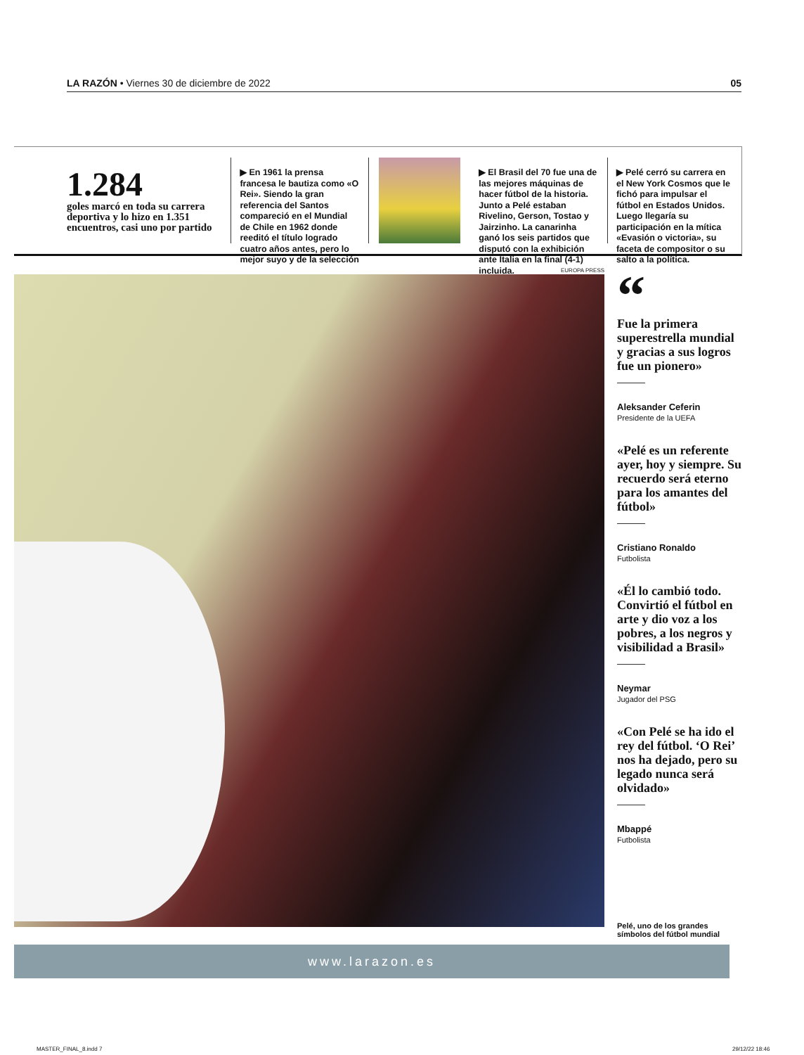LA RAZÓN • Viernes 30 de diciembre de 2022 05
1.284
goles marcó en toda su carrera deportiva y lo hizo en 1.351 encuentros, casi uno por partido
▶ En 1961 la prensa francesa le bautiza como «O Rei». Siendo la gran referencia del Santos compareció en el Mundial de Chile en 1962 donde reeditó el título logrado cuatro años antes, pero lo mejor suyo y de la selección
▶ El Brasil del 70 fue una de las mejores máquinas de hacer fútbol de la historia. Junto a Pelé estaban Rivelino, Gerson, Tostao y Jairzinho. La canarinha ganó los seis partidos que disputó con la exhibición ante Italia en la final (4-1) incluida.
▶ Pelé cerró su carrera en el New York Cosmos que le fichó para impulsar el fútbol en Estados Unidos. Luego llegaría su participación en la mítica «Evasión o victoria», su faceta de compositor o su salto a la política.
EUROPA PRESS
“
Fue la primera superestrella mundial y gracias a sus logros fue un pionero»
Aleksander Ceferin
Presidente de la UEFA
«Pelé es un referente ayer, hoy y siempre. Su recuerdo será eterno para los amantes del fútbol»
Cristiano Ronaldo
Futbolista
«Él lo cambió todo. Convirtió el fútbol en arte y dio voz a los pobres, a los negros y visibilidad a Brasil»
Neymar
Jugador del PSG
«Con Pelé se ha ido el rey del fútbol. ‘O Rei’ nos ha dejado, pero su legado nunca será olvidado»
Mbappé
Futbolista
Pelé, uno de los grandes símbolos del fútbol mundial
www.larazon.es
MASTER_FINAL_8.indd 7 29/12/22 18:46